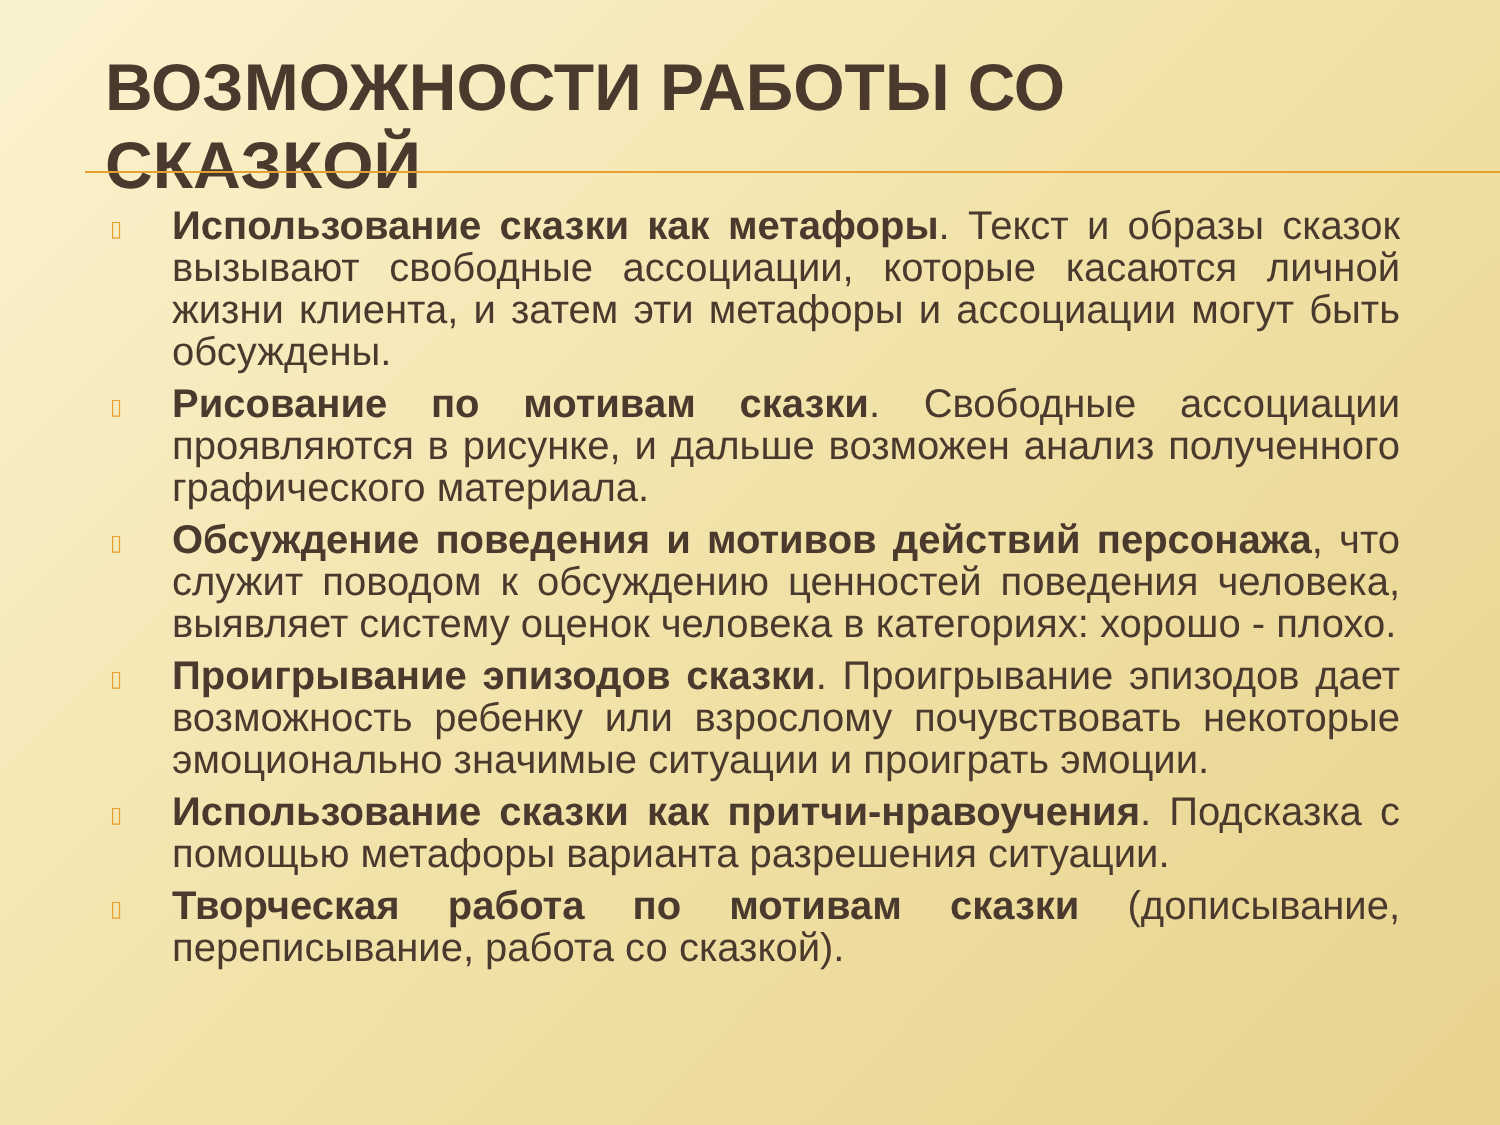ВОЗМОЖНОСТИ РАБОТЫ СО СКАЗКОЙ
▯ Использование сказки как метафоры. Текст и образы сказок вызывают свободные ассоциации, которые касаются личной жизни клиента, и затем эти метафоры и ассоциации могут быть обсуждены.
▯ Рисование по мотивам сказки. Свободные ассоциации проявляются в рисунке, и дальше возможен анализ полученного графического материала.
▯ Обсуждение поведения и мотивов действий персонажа, что служит поводом к обсуждению ценностей поведения человека, выявляет систему оценок человека в категориях: хорошо - плохо.
▯ Проигрывание эпизодов сказки. Проигрывание эпизодов дает возможность ребенку или взрослому почувствовать некоторые эмоционально значимые ситуации и проиграть эмоции.
▯ Использование сказки как притчи-нравоучения. Подсказка с помощью метафоры варианта разрешения ситуации.
▯ Творческая работа по мотивам сказки (дописывание, переписывание, работа со сказкой).